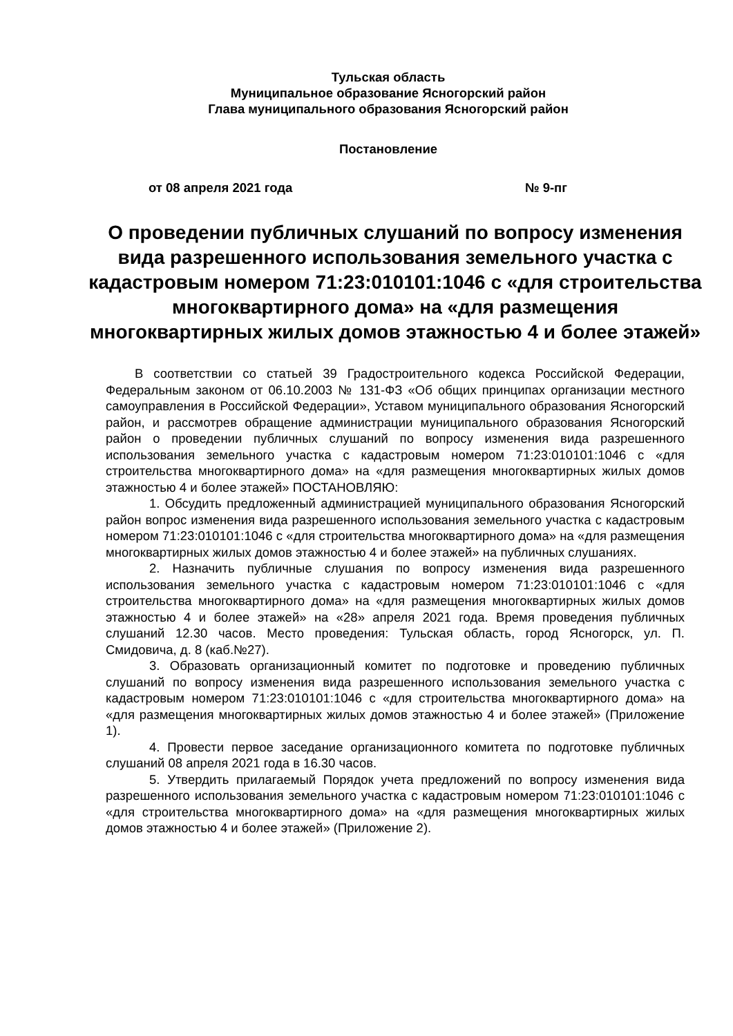Тульская область
Муниципальное образование Ясногорский район
Глава муниципального образования Ясногорский район
Постановление
от 08 апреля 2021 года № 9-пг
О проведении публичных слушаний по вопросу изменения вида разрешенного использования земельного участка с кадастровым номером 71:23:010101:1046 с «для строительства многоквартирного дома» на «для размещения многоквартирных жилых домов этажностью 4 и более этажей»
В соответствии со статьей 39 Градостроительного кодекса Российской Федерации, Федеральным законом от 06.10.2003 № 131-ФЗ «Об общих принципах организации местного самоуправления в Российской Федерации», Уставом муниципального образования Ясногорский район, и рассмотрев обращение администрации муниципального образования Ясногорский район о проведении публичных слушаний по вопросу изменения вида разрешенного использования земельного участка с кадастровым номером 71:23:010101:1046 с «для строительства многоквартирного дома» на «для размещения многоквартирных жилых домов этажностью 4 и более этажей» ПОСТАНОВЛЯЮ:
1. Обсудить предложенный администрацией муниципального образования Ясногорский район вопрос изменения вида разрешенного использования земельного участка с кадастровым номером 71:23:010101:1046 с «для строительства многоквартирного дома» на «для размещения многоквартирных жилых домов этажностью 4 и более этажей» на публичных слушаниях.
2. Назначить публичные слушания по вопросу изменения вида разрешенного использования земельного участка с кадастровым номером 71:23:010101:1046 с «для строительства многоквартирного дома» на «для размещения многоквартирных жилых домов этажностью 4 и более этажей» на «28» апреля 2021 года. Время проведения публичных слушаний 12.30 часов. Место проведения: Тульская область, город Ясногорск, ул. П. Смидовича, д. 8 (каб.№27).
3. Образовать организационный комитет по подготовке и проведению публичных слушаний по вопросу изменения вида разрешенного использования земельного участка с кадастровым номером 71:23:010101:1046 с «для строительства многоквартирного дома» на «для размещения многоквартирных жилых домов этажностью 4 и более этажей» (Приложение 1).
4. Провести первое заседание организационного комитета по подготовке публичных слушаний 08 апреля 2021 года в 16.30 часов.
5. Утвердить прилагаемый Порядок учета предложений по вопросу изменения вида разрешенного использования земельного участка с кадастровым номером 71:23:010101:1046 с «для строительства многоквартирного дома» на «для размещения многоквартирных жилых домов этажностью 4 и более этажей» (Приложение 2).